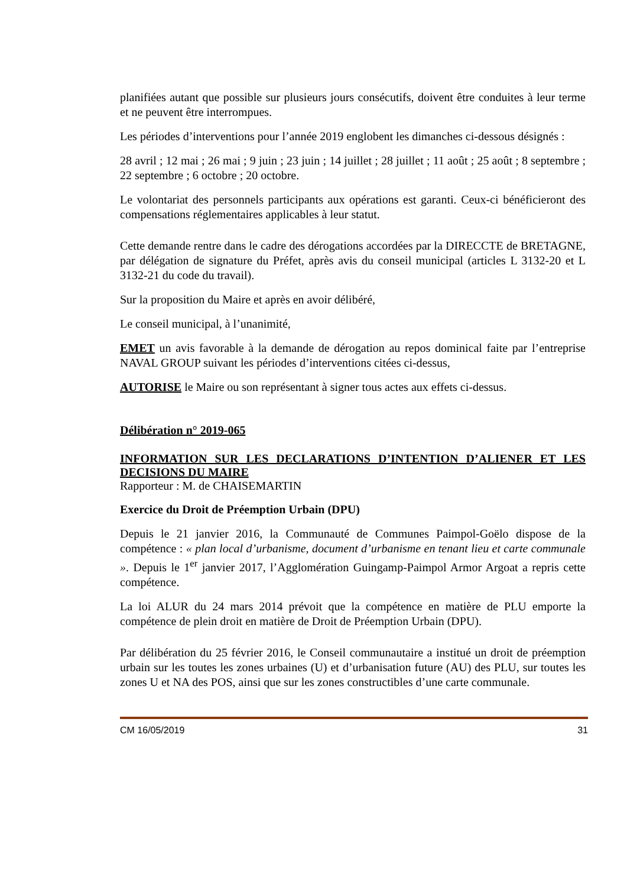planifiées autant que possible sur plusieurs jours consécutifs, doivent être conduites à leur terme et ne peuvent être interrompues.
Les périodes d’interventions pour l’année 2019 englobent les dimanches ci-dessous désignés :
28 avril ; 12 mai ; 26 mai ; 9 juin ; 23 juin ; 14 juillet ; 28 juillet ; 11 août ; 25 août ; 8 septembre ; 22 septembre ; 6 octobre ; 20 octobre.
Le volontariat des personnels participants aux opérations est garanti. Ceux-ci bénéficieront des compensations réglementaires applicables à leur statut.
Cette demande rentre dans le cadre des dérogations accordées par la DIRECCTE de BRETAGNE, par délégation de signature du Préfet, après avis du conseil municipal (articles L 3132-20 et L 3132-21 du code du travail).
Sur la proposition du Maire et après en avoir délibéré,
Le conseil municipal, à l’unanimité,
EMET un avis favorable à la demande de dérogation au repos dominical faite par l’entreprise NAVAL GROUP suivant les périodes d’interventions citées ci-dessus,
AUTORISE le Maire ou son représentant à signer tous actes aux effets ci-dessus.
Délibération n° 2019-065
INFORMATION SUR LES DECLARATIONS D’INTENTION D’ALIENER ET LES DECISIONS DU MAIRE
Rapporteur : M. de CHAISEMARTIN
Exercice du Droit de Préemption Urbain (DPU)
Depuis le 21 janvier 2016, la Communauté de Communes Paimpol-Goëlo dispose de la compétence : « plan local d’urbanisme, document d’urbanisme en tenant lieu et carte communale ». Depuis le 1<sup>er</sup> janvier 2017, l’Agglomération Guingamp-Paimpol Armor Argoat a repris cette compétence.
La loi ALUR du 24 mars 2014 prévoit que la compétence en matière de PLU emporte la compétence de plein droit en matière de Droit de Préemption Urbain (DPU).
Par délibération du 25 février 2016, le Conseil communautaire a institué un droit de préemption urbain sur les toutes les zones urbaines (U) et d’urbanisation future (AU) des PLU, sur toutes les zones U et NA des POS, ainsi que sur les zones constructibles d’une carte communale.
CM 16/05/2019 31